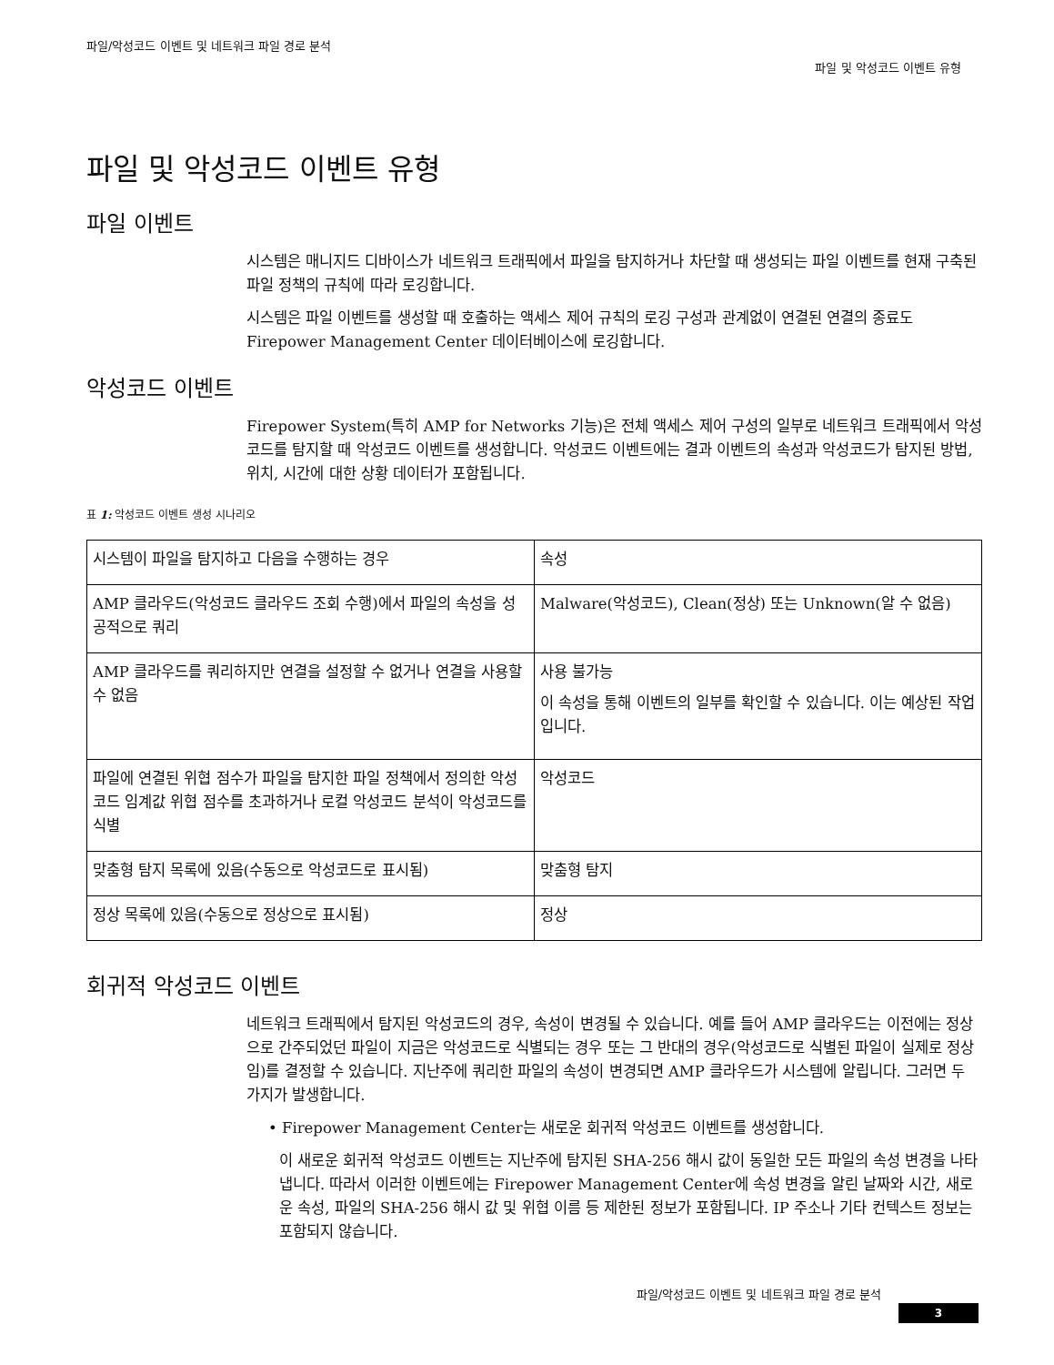파일/악성코드 이벤트 및 네트워크 파일 경로 분석
파일 및 악성코드 이벤트 유형
파일 및 악성코드 이벤트 유형
파일 이벤트
시스템은 매니지드 디바이스가 네트워크 트래픽에서 파일을 탐지하거나 차단할 때 생성되는 파일 이벤트를 현재 구축된 파일 정책의 규칙에 따라 로깅합니다.
시스템은 파일 이벤트를 생성할 때 호출하는 액세스 제어 규칙의 로깅 구성과 관계없이 연결된 연결의 종료도 Firepower Management Center 데이터베이스에 로깅합니다.
악성코드 이벤트
Firepower System(특히 AMP for Networks 기능)은 전체 액세스 제어 구성의 일부로 네트워크 트래픽에서 악성코드를 탐지할 때 악성코드 이벤트를 생성합니다. 악성코드 이벤트에는 결과 이벤트의 속성과 악성코드가 탐지된 방법, 위치, 시간에 대한 상황 데이터가 포함됩니다.
표 1: 악성코드 이벤트 생성 시나리오
| 시스템이 파일을 탐지하고 다음을 수행하는 경우 | 속성 |
| AMP 클라우드(악성코드 클라우드 조회 수행)에서 파일의 속성을 성공적으로 쿼리 | Malware(악성코드), Clean(정상) 또는 Unknown(알 수 없음) |
| AMP 클라우드를 쿼리하지만 연결을 설정할 수 없거나 연결을 사용할 수 없음 | 사용 불가능 이 속성을 통해 이벤트의 일부를 확인할 수 있습니다. 이는 예상된 작업입니다. |
| 파일에 연결된 위협 점수가 파일을 탐지한 파일 정책에서 정의한 악성코드 임계값 위협 점수를 초과하거나 로컬 악성코드 분석이 악성코드를 식별 | 악성코드 |
| 맞춤형 탐지 목록에 있음(수동으로 악성코드로 표시됨) | 맞춤형 탐지 |
| 정상 목록에 있음(수동으로 정상으로 표시됨) | 정상 |
회귀적 악성코드 이벤트
네트워크 트래픽에서 탐지된 악성코드의 경우, 속성이 변경될 수 있습니다. 예를 들어 AMP 클라우드는 이전에는 정상으로 간주되었던 파일이 지금은 악성코드로 식별되는 경우 또는 그 반대의 경우(악성코드로 식별된 파일이 실제로 정상임)를 결정할 수 있습니다. 지난주에 쿼리한 파일의 속성이 변경되면 AMP 클라우드가 시스템에 알립니다. 그러면 두 가지가 발생합니다.
• Firepower Management Center는 새로운 회귀적 악성코드 이벤트를 생성합니다.
이 새로운 회귀적 악성코드 이벤트는 지난주에 탐지된 SHA-256 해시 값이 동일한 모든 파일의 속성 변경을 나타냅니다. 따라서 이러한 이벤트에는 Firepower Management Center에 속성 변경을 알린 날짜와 시간, 새로운 속성, 파일의 SHA-256 해시 값 및 위협 이름 등 제한된 정보가 포함됩니다. IP 주소나 기타 컨텍스트 정보는 포함되지 않습니다.
파일/악성코드 이벤트 및 네트워크 파일 경로 분석
3